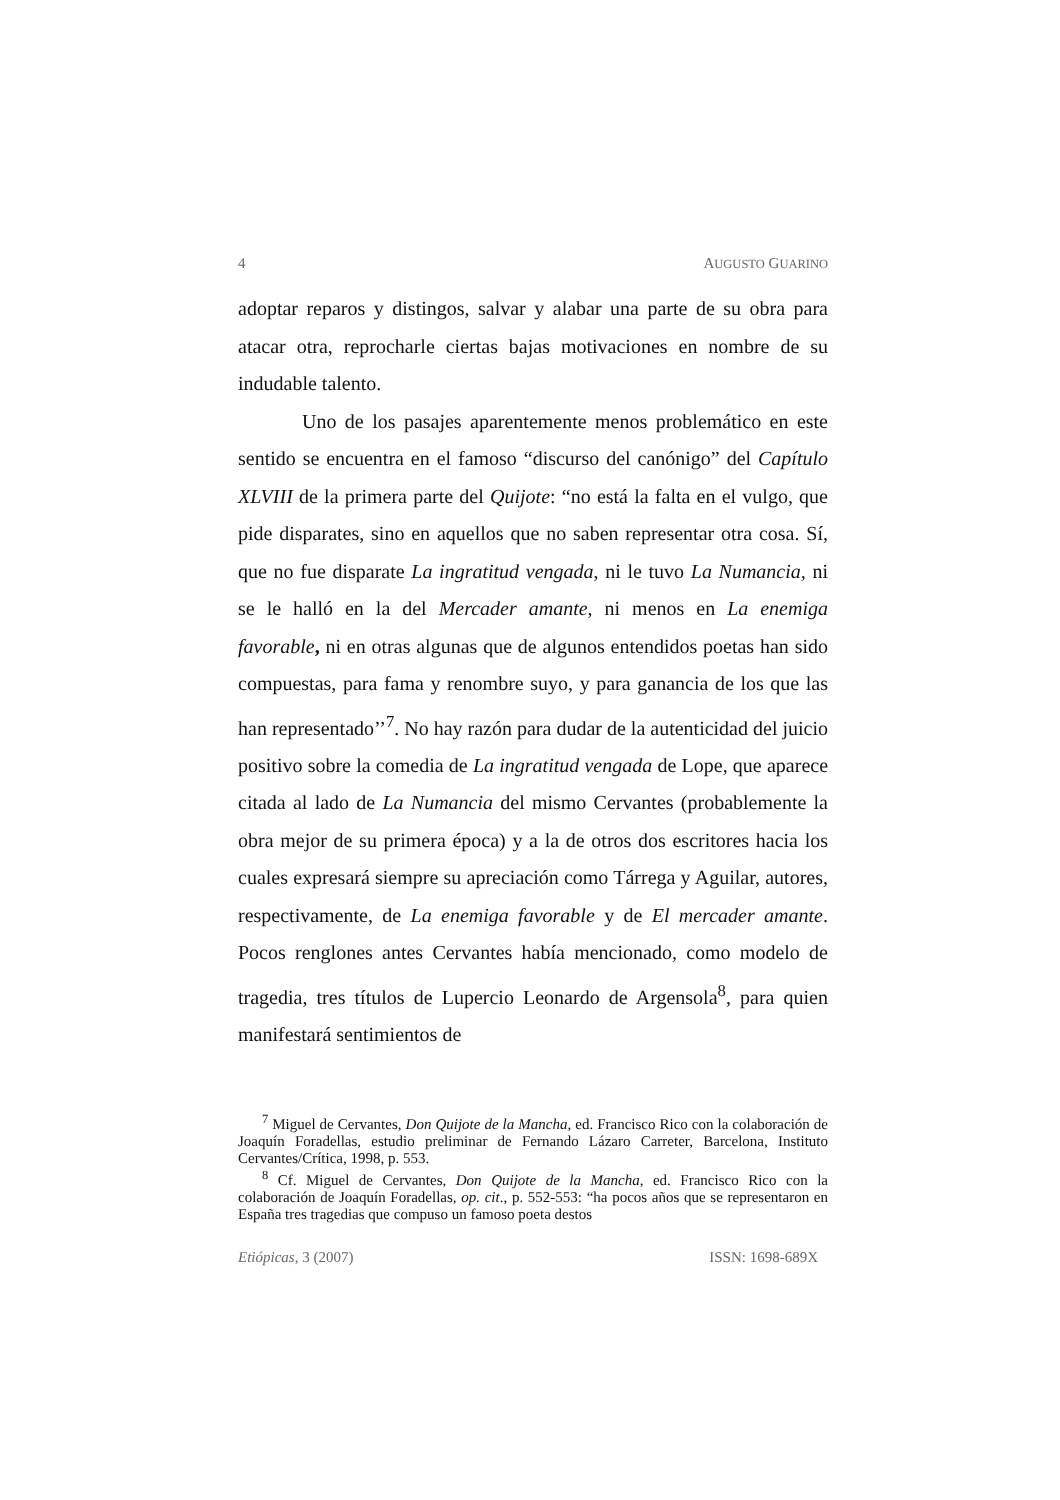4 AUGUSTO GUARINO
adoptar reparos y distingos, salvar y alabar una parte de su obra para atacar otra, reprocharle ciertas bajas motivaciones en nombre de su indudable talento.
Uno de los pasajes aparentemente menos problemático en este sentido se encuentra en el famoso “discurso del canónigo” del Capítulo XLVIII de la primera parte del Quijote: “no está la falta en el vulgo, que pide disparates, sino en aquellos que no saben representar otra cosa. Sí, que no fue disparate La ingratitud vengada, ni le tuvo La Numancia, ni se le halló en la del Mercader amante, ni menos en La enemiga favorable, ni en otras algunas que de algunos entendidos poetas han sido compuestas, para fama y renombre suyo, y para ganancia de los que las han representado’’<sup>7</sup>. No hay razón para dudar de la autenticidad del juicio positivo sobre la comedia de La ingratitud vengada de Lope, que aparece citada al lado de La Numancia del mismo Cervantes (probablemente la obra mejor de su primera época) y a la de otros dos escritores hacia los cuales expresará siempre su apreciación como Tárrega y Aguilar, autores, respectivamente, de La enemiga favorable y de El mercader amante. Pocos renglones antes Cervantes había mencionado, como modelo de tragedia, tres títulos de Lupercio Leonardo de Argensola<sup>8</sup>, para quien manifestará sentimientos de
<sup>7</sup> Miguel de Cervantes, Don Quijote de la Mancha, ed. Francisco Rico con la colaboración de Joaquín Foradellas, estudio preliminar de Fernando Lázaro Carreter, Barcelona, Instituto Cervantes/Crítica, 1998, p. 553.
<sup>8</sup> Cf. Miguel de Cervantes, Don Quijote de la Mancha, ed. Francisco Rico con la colaboración de Joaquín Foradellas, op. cit., p. 552-553: “ha pocos años que se representaron en España tres tragedias que compuso un famoso poeta destos
Etiópicas, 3 (2007) ISSN: 1698-689X